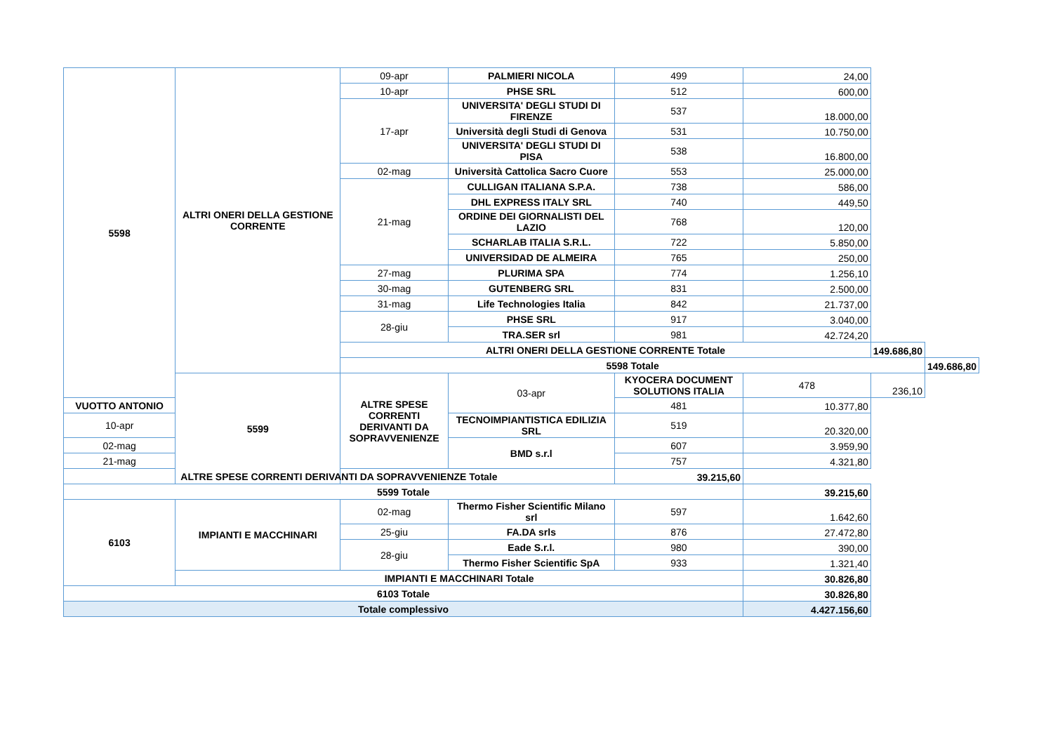| 5598 | ALTRI ONERI DELLA GESTIONE CORRENTE | 09-apr | PALMIERI NICOLA | 499 | 24,00 | | |
| | | 10-apr | PHSE SRL | 512 | 600,00 | | |
| | | 17-apr | UNIVERSITA' DEGLI STUDI DI FIRENZE | 537 | 18.000,00 | | |
| | | | Università degli Studi di Genova | 531 | 10.750,00 | | |
| | | | UNIVERSITA' DEGLI STUDI DI PISA | 538 | 16.800,00 | | |
| | | 02-mag | Università Cattolica Sacro Cuore | 553 | 25.000,00 | | |
| | | 21-mag | CULLIGAN ITALIANA S.P.A. | 738 | 586,00 | | |
| | | | DHL EXPRESS ITALY SRL | 740 | 449,50 | | |
| | | | ORDINE DEI GIORNALISTI DEL LAZIO | 768 | 120,00 | | |
| | | | SCHARLAB ITALIA S.R.L. | 722 | 5.850,00 | | |
| | | | UNIVERSIDAD DE ALMEIRA | 765 | 250,00 | | |
| | | 27-mag | PLURIMA SPA | 774 | 1.256,10 | | |
| | | 30-mag | GUTENBERG SRL | 831 | 2.500,00 | | |
| | | 31-mag | Life Technologies Italia | 842 | 21.737,00 | | |
| | | 28-giu | PHSE SRL | 917 | 3.040,00 | | |
| | | | TRA.SER srl | 981 | 42.724,20 | | |
| | | ALTRI ONERI DELLA GESTIONE CORRENTE Totale | | | | 149.686,80 | |
| | | 5598 Totale | | | | | 149.686,80 |
| | 5599 | ALTRE SPESE CORRENTI DERIVANTI DA SOPRAVVENIENZE | 03-apr | KYOCERA DOCUMENT SOLUTIONS ITALIA | 478 | 236,10 | |
| VUOTTO ANTONIO | | | | 481 | 10.377,80 | | |
| 10-apr | | | TECNOIMPIANTISTICA EDILIZIA SRL | 519 | 20.320,00 | | |
| 02-mag | | | BMD s.r.l | 607 | 3.959,90 | | |
| 21-mag | | | | 757 | 4.321,80 | | |
| ALTRE SPESE CORRENTI DERIVANTI DA SOPRAVVENIENZE Totale | | | | 39.215,60 | | | |
| 5599 Totale | | | | | 39.215,60 | | |
| 6103 | IMPIANTI E MACCHINARI | 02-mag | Thermo Fisher Scientific Milano srl | 597 | 1.642,60 | | |
| | | 25-giu | FA.DA srls | 876 | 27.472,80 | | |
| | | 28-giu | Eade S.r.l. | 980 | 390,00 | | |
| | | | Thermo Fisher Scientific SpA | 933 | 1.321,40 | | |
| | IMPIANTI E MACCHINARI Totale | | | | 30.826,80 | | |
| 6103 Totale | | | | | 30.826,80 | | |
| Totale complessivo | | | | | 4.427.156,60 | | |